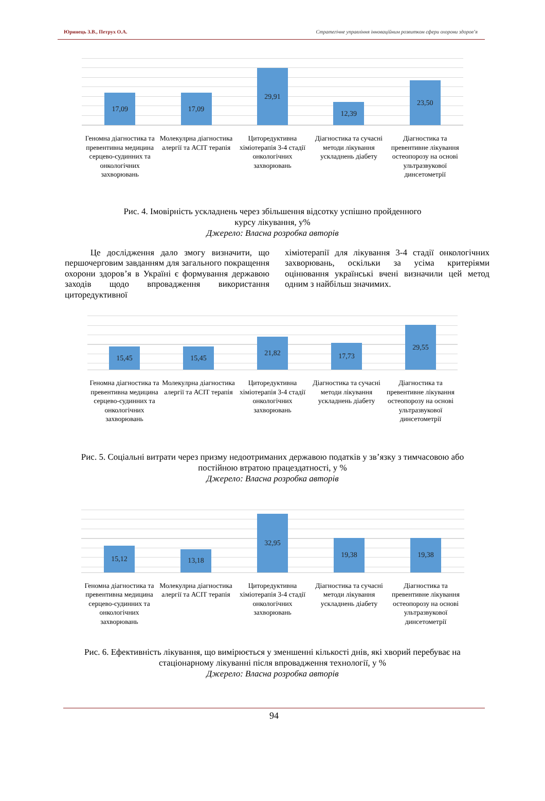Юринець З.В., Петрух О.А. Стратегічне управління інноваційним розвитком сфери охорони здоров’я
17,09
17,09
29,91
12,39
23,50
Геномна діагностика та превентивна медицина серцево-судинних та онкологічних захворювань
Молекулрна діагностика алергії та АСІТ терапія
Циторедуктивна хіміотерапія 3-4 стадії онкологічних захворювань
Діагностика та сучасні методи лікування ускладнень діабету
Діагностика та превентивне лікування остеопорозу на основі ультразвукової динсетометрії
Рис. 4. Імовірність ускладнень через збільшення відсотку успішно пройденного
курсу лікування, у%
Джерело: Власна розробка авторів
Це дослідження дало змогу визначити, що першочерговим завданням для загального покращення охорони здоров’я в Україні є формування державою заходів щодо впровадження використання циторедуктивної
хіміотерапії для лікування 3-4 стадії онкологічних захворювань, оскільки за усіма критеріями оцінювання українські вчені визначили цей метод одним з найбільш значимих.
15,45
15,45
21,82
17,73
29,55
Геномна діагностика та превентивна медицина серцево-судинних та онкологічних захворювань
Молекулрна діагностика алергії та АСІТ терапія
Циторедуктивна хіміотерапія 3-4 стадії онкологічних захворювань
Діагностика та сучасні методи лікування ускладнень діабету
Діагностика та превентивне лікування остеопорозу на основі ультразвукової динсетометрії
Рис. 5. Соціальні витрати через призму недоотриманих державою податків у зв’язку з тимчасовою або
постійною втратою працездатності, у %
Джерело: Власна розробка авторів
15,12
13,18
32,95
19,38
19,38
Геномна діагностика та превентивна медицина серцево-судинних та онкологічних захворювань
Молекулрна діагностика алергії та АСІТ терапія
Циторедуктивна хіміотерапія 3-4 стадії онкологічних захворювань
Діагностика та сучасні методи лікування ускладнень діабету
Діагностика та превентивне лікування остеопорозу на основі ультразвукової динсетометрії
Рис. 6. Ефективність лікування, що вимірюється у зменшенні кількості днів, які хворий перебуває на
стаціонарному лікуванні після впровадження технології, у %
Джерело: Власна розробка авторів
94